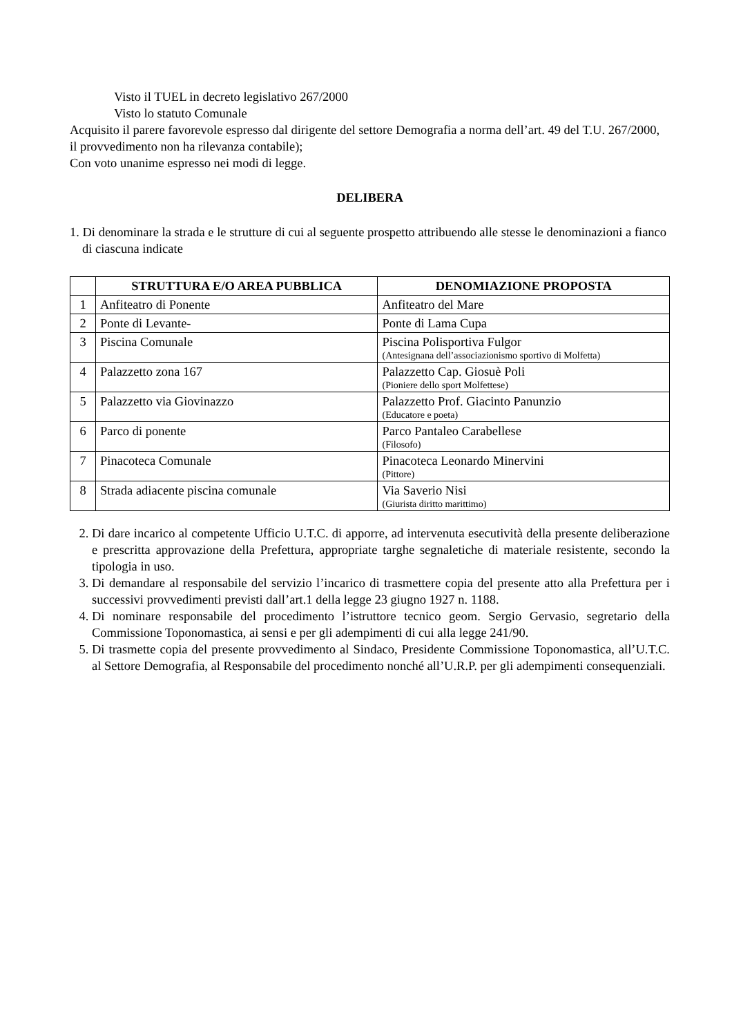Visto il TUEL in decreto legislativo 267/2000
Visto lo statuto Comunale
Acquisito il parere favorevole espresso dal dirigente del settore Demografia a norma dell’art. 49 del T.U. 267/2000, il provvedimento non ha rilevanza contabile);
Con voto unanime espresso nei modi di legge.
DELIBERA
1. Di denominare la strada e le strutture di cui al seguente prospetto attribuendo alle stesse le denominazioni a fianco di ciascuna indicate
| | STRUTTURA E/O AREA PUBBLICA | DENOMIAZIONE PROPOSTA |
| --- | --- | --- |
| 1 | Anfiteatro di Ponente | Anfiteatro del Mare |
| 2 | Ponte di Levante- | Ponte di Lama Cupa |
| 3 | Piscina Comunale | Piscina Polisportiva Fulgor (Antesignana dell’associazionismo sportivo di Molfetta) |
| 4 | Palazzetto zona 167 | Palazzetto Cap. Giosuè Poli (Pioniere dello sport Molfettese) |
| 5 | Palazzetto via Giovinazzo | Palazzetto Prof. Giacinto Panunzio (Educatore e poeta) |
| 6 | Parco di ponente | Parco Pantaleo Carabellese (Filosofo) |
| 7 | Pinacoteca Comunale | Pinacoteca Leonardo Minervini (Pittore) |
| 8 | Strada adiacente piscina comunale | Via Saverio Nisi (Giurista diritto marittimo) |
2. Di dare incarico al competente Ufficio U.T.C. di apporre, ad intervenuta esecutività della presente deliberazione e prescritta approvazione della Prefettura, appropriate targhe segnaletiche di materiale resistente, secondo la tipologia in uso.
3. Di demandare al responsabile del servizio l’incarico di trasmettere copia del presente atto alla Prefettura per i successivi provvedimenti previsti dall’art.1 della legge 23 giugno 1927 n. 1188.
4. Di nominare responsabile del procedimento l’istruttore tecnico geom. Sergio Gervasio, segretario della Commissione Toponomastica, ai sensi e per gli adempimenti di cui alla legge 241/90.
5. Di trasmette copia del presente provvedimento al Sindaco, Presidente Commissione Toponomastica, all’U.T.C. al Settore Demografia, al Responsabile del procedimento nonché all’U.R.P. per gli adempimenti consequenziali.